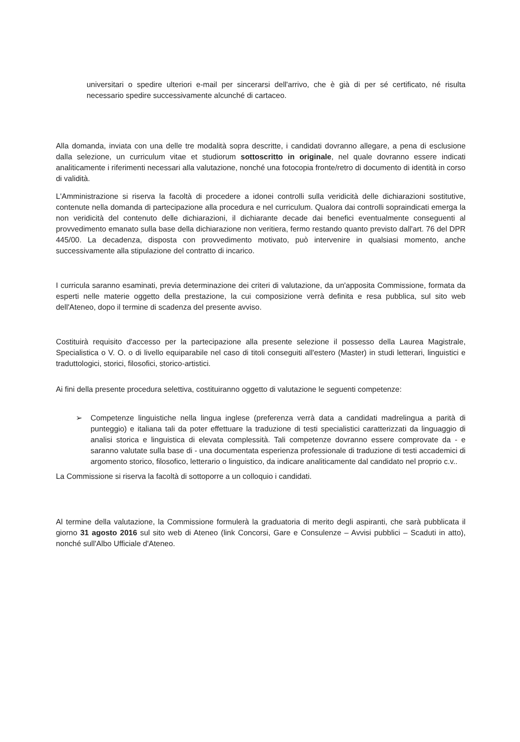universitari o spedire ulteriori e-mail per sincerarsi dell'arrivo, che è già di per sé certificato, né risulta necessario spedire successivamente alcunché di cartaceo.
Alla domanda, inviata con una delle tre modalità sopra descritte, i candidati dovranno allegare, a pena di esclusione dalla selezione, un curriculum vitae et studiorum sottoscritto in originale, nel quale dovranno essere indicati analiticamente i riferimenti necessari alla valutazione, nonché una fotocopia fronte/retro di documento di identità in corso di validità.
L'Amministrazione si riserva la facoltà di procedere a idonei controlli sulla veridicità delle dichiarazioni sostitutive, contenute nella domanda di partecipazione alla procedura e nel curriculum. Qualora dai controlli sopraindicati emerga la non veridicità del contenuto delle dichiarazioni, il dichiarante decade dai benefici eventualmente conseguenti al provvedimento emanato sulla base della dichiarazione non veritiera, fermo restando quanto previsto dall'art. 76 del DPR 445/00. La decadenza, disposta con provvedimento motivato, può intervenire in qualsiasi momento, anche successivamente alla stipulazione del contratto di incarico.
I curricula saranno esaminati, previa determinazione dei criteri di valutazione, da un'apposita Commissione, formata da esperti nelle materie oggetto della prestazione, la cui composizione verrà definita e resa pubblica, sul sito web dell'Ateneo, dopo il termine di scadenza del presente avviso.
Costituirà requisito d'accesso per la partecipazione alla presente selezione il possesso della Laurea Magistrale, Specialistica o V. O. o di livello equiparabile nel caso di titoli conseguiti all'estero (Master) in studi letterari, linguistici e traduttologici, storici, filosofici, storico-artistici.
Ai fini della presente procedura selettiva, costituiranno oggetto di valutazione le seguenti competenze:
➢ Competenze linguistiche nella lingua inglese (preferenza verrà data a candidati madrelingua a parità di punteggio) e italiana tali da poter effettuare la traduzione di testi specialistici caratterizzati da linguaggio di analisi storica e linguistica di elevata complessità. Tali competenze dovranno essere comprovate da - e saranno valutate sulla base di - una documentata esperienza professionale di traduzione di testi accademici di argomento storico, filosofico, letterario o linguistico, da indicare analiticamente dal candidato nel proprio c.v..
La Commissione si riserva la facoltà di sottoporre a un colloquio i candidati.
Al termine della valutazione, la Commissione formulerà la graduatoria di merito degli aspiranti, che sarà pubblicata il giorno 31 agosto 2016 sul sito web di Ateneo (link Concorsi, Gare e Consulenze – Avvisi pubblici – Scaduti in atto), nonché sull'Albo Ufficiale d'Ateneo.